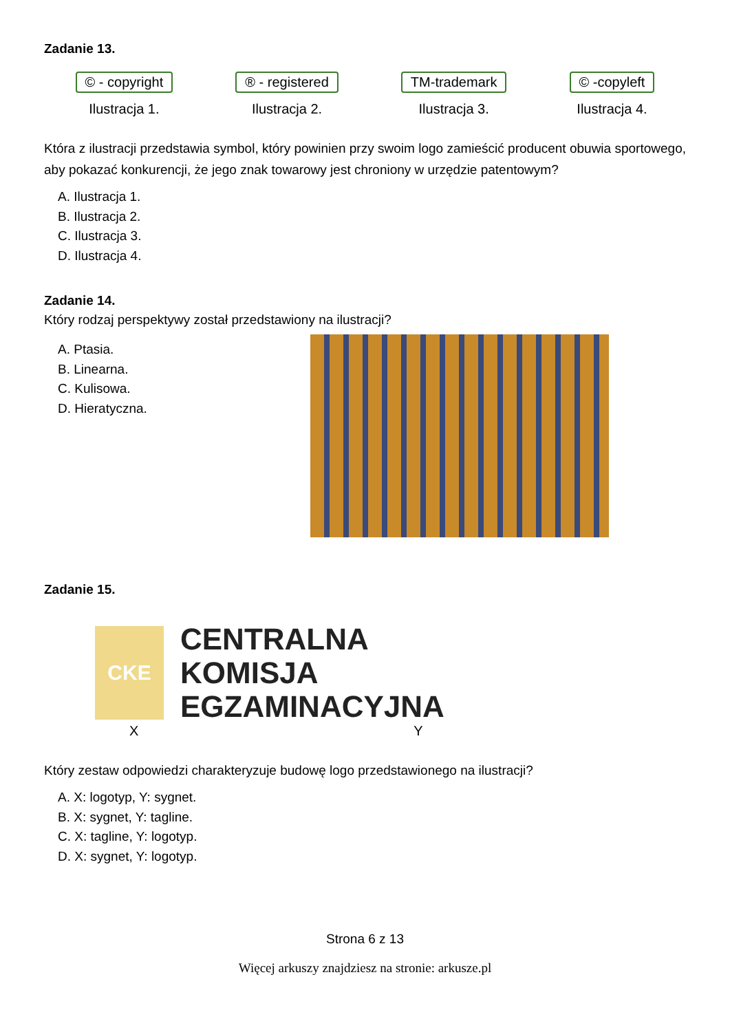Zadanie 13.
© - copyright
Ilustracja 1.
® - registered
Ilustracja 2.
TM-trademark
Ilustracja 3.
© -copyleft
Ilustracja 4.
Która z ilustracji przedstawia symbol, który powinien przy swoim logo zamieścić producent obuwia sportowego, aby pokazać konkurencji, że jego znak towarowy jest chroniony w urzędzie patentowym?
A. Ilustracja 1.
B. Ilustracja 2.
C. Ilustracja 3.
D. Ilustracja 4.
Zadanie 14.
Który rodzaj perspektywy został przedstawiony na ilustracji?
A. Ptasia.
B. Linearna.
C. Kulisowa.
D. Hieratyczna.
Zadanie 15.
CKE
CENTRALNA
KOMISJA
EGZAMINACYJNA
X Y
Który zestaw odpowiedzi charakteryzuje budowę logo przedstawionego na ilustracji?
A. X: logotyp, Y: sygnet.
B. X: sygnet, Y: tagline.
C. X: tagline, Y: logotyp.
D. X: sygnet, Y: logotyp.
Strona 6 z 13
Więcej arkuszy znajdziesz na stronie: arkusze.pl